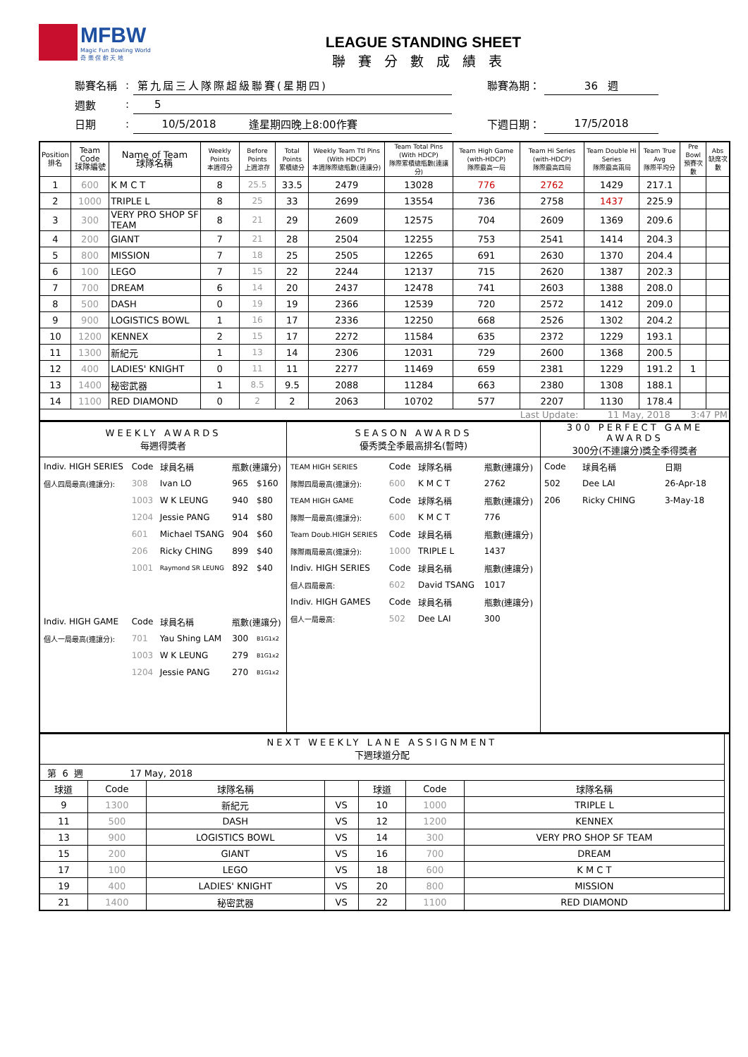MFBW
Magic Fun Bowling World
奇 樂 保 齡 天 地
LEAGUE STANDING SHEET
聯賽分數成績表
| 聯賽名稱 | : | 第九屆三人隊際超級聯賽(星期四) | | 聯賽為期： | 36 週 |
| 週數 | : | 5 | | | |
| 日期 | : | 10/5/2018 | 逢星期四晚上8:00作賽 | 下週日期： | 17/5/2018 |
| Position 排名 | Team Code 球隊編號 | Name of Team 球隊名稱 | Weekly Points 本週得分 | Before Points 上週滾存 | Total Points 累積總分 | Weekly Team Ttl Pins (With HDCP) 本週隊際總瓶數(連讓分) | Team Total Pins (With HDCP) 隊際累積總瓶數(連讓分) | Team High Game (with-HDCP) 隊際最高一局 | Team Hi Series (with-HDCP) 隊際最高四局 | Team Double Hi Series 隊際最高兩局 | Team True Avg 隊際平均分 | Pre Bowl 預賽次數 | Abs 缺席次數 |
| --- | --- | --- | --- | --- | --- | --- | --- | --- | --- | --- | --- | --- | --- |
| 1 | 600 | K M C T | 8 | 25.5 | 33.5 | 2479 | 13028 | 776 | 2762 | 1429 | 217.1 | | |
| 2 | 1000 | TRIPLE L | 8 | 25 | 33 | 2699 | 13554 | 736 | 2758 | 1437 | 225.9 | | |
| 3 | 300 | VERY PRO SHOP SF TEAM | 8 | 21 | 29 | 2609 | 12575 | 704 | 2609 | 1369 | 209.6 | | |
| 4 | 200 | GIANT | 7 | 21 | 28 | 2504 | 12255 | 753 | 2541 | 1414 | 204.3 | | |
| 5 | 800 | MISSION | 7 | 18 | 25 | 2505 | 12265 | 691 | 2630 | 1370 | 204.4 | | |
| 6 | 100 | LEGO | 7 | 15 | 22 | 2244 | 12137 | 715 | 2620 | 1387 | 202.3 | | |
| 7 | 700 | DREAM | 6 | 14 | 20 | 2437 | 12478 | 741 | 2603 | 1388 | 208.0 | | |
| 8 | 500 | DASH | 0 | 19 | 19 | 2366 | 12539 | 720 | 2572 | 1412 | 209.0 | | |
| 9 | 900 | LOGISTICS BOWL | 1 | 16 | 17 | 2336 | 12250 | 668 | 2526 | 1302 | 204.2 | | |
| 10 | 1200 | KENNEX | 2 | 15 | 17 | 2272 | 11584 | 635 | 2372 | 1229 | 193.1 | | |
| 11 | 1300 | 新紀元 | 1 | 13 | 14 | 2306 | 12031 | 729 | 2600 | 1368 | 200.5 | | |
| 12 | 400 | LADIES' KNIGHT | 0 | 11 | 11 | 2277 | 11469 | 659 | 2381 | 1229 | 191.2 | 1 | |
| 13 | 1400 | 秘密武器 | 1 | 8.5 | 9.5 | 2088 | 11284 | 663 | 2380 | 1308 | 188.1 | | |
| 14 | 1100 | RED DIAMOND | 0 | 2 | 2 | 2063 | 10702 | 577 | 2207 | 1130 | 178.4 | | |
| Last Update: 11 May, 2018 3:47 PM | | | | | | | | | | | | | |
| WEEKLY AWARDS 每週得獎者 | SEASON AWARDS 優秀獎全季最高排名(暫時) | 300 PERFECT GAME AWARDS 300分(不連讓分)獎全季得獎者 |
| / Indiv. HIGH SERIES / Code / 球員名稱 / 瓶數(連讓分) / / / 個人四局最高(連讓分): / 308 / Ivan LO / 965 / $160 / / / 1003 / W K LEUNG / 940 / $80 / / / 1204 / Jessie PANG / 914 / $80 / / / 601 / Michael TSANG / 904 / $60 / / / 206 / Ricky CHING / 899 / $40 / / / 1001 / Raymond SR LEUNG / 892 / $40 / / Indiv. HIGH GAME / Code / 球員名稱 / 瓶數(連讓分) / / / 個人一局最高(連讓分): / 701 / Yau Shing LAM / 300 / B1G1x2 / / / 1003 / W K LEUNG / 279 / B1G1x2 / / / 1204 / Jessie PANG / 270 / B1G1x2 / | / TEAM HIGH SERIES / Code / 球隊名稱 / 瓶數(連讓分) / / 隊際四局最高(連讓分): / 600 / K M C T / 2762 / / TEAM HIGH GAME / Code / 球隊名稱 / 瓶數(連讓分) / / 隊際一局最高(連讓分): / 600 / K M C T / 776 / / Team Doub.HIGH SERIES / Code / 球員名稱 / 瓶數(連讓分) / / 隊際兩局最高(連讓分): / 1000 / TRIPLE L / 1437 / / Indiv. HIGH SERIES / Code / 球員名稱 / 瓶數(連讓分) / / 個人四局最高: / 602 / David TSANG / 1017 / / Indiv. HIGH GAMES / Code / 球員名稱 / 瓶數(連讓分) / / 個人一局最高: / 502 / Dee LAI / 300 / | / Code / 球員名稱 / 日期 / / 502 / Dee LAI / 26-Apr-18 / / 206 / Ricky CHING / 3-May-18 / |
| NEXT WEEKLY LANE ASSIGNMENT 下週球道分配 | | | | | | | |
| 第 6 週 17 May, 2018 | | | | | | | |
| 球道 | Code | 球隊名稱 | | 球道 | Code | 球隊名稱 | |
| 9 | 1300 | 新紀元 | VS | 10 | 1000 | TRIPLE L | |
| 11 | 500 | DASH | VS | 12 | 1200 | KENNEX | |
| 13 | 900 | LOGISTICS BOWL | VS | 14 | 300 | VERY PRO SHOP SF TEAM | |
| 15 | 200 | GIANT | VS | 16 | 700 | DREAM | |
| 17 | 100 | LEGO | VS | 18 | 600 | K M C T | |
| 19 | 400 | LADIES' KNIGHT | VS | 20 | 800 | MISSION | |
| 21 | 1400 | 秘密武器 | VS | 22 | 1100 | RED DIAMOND | |